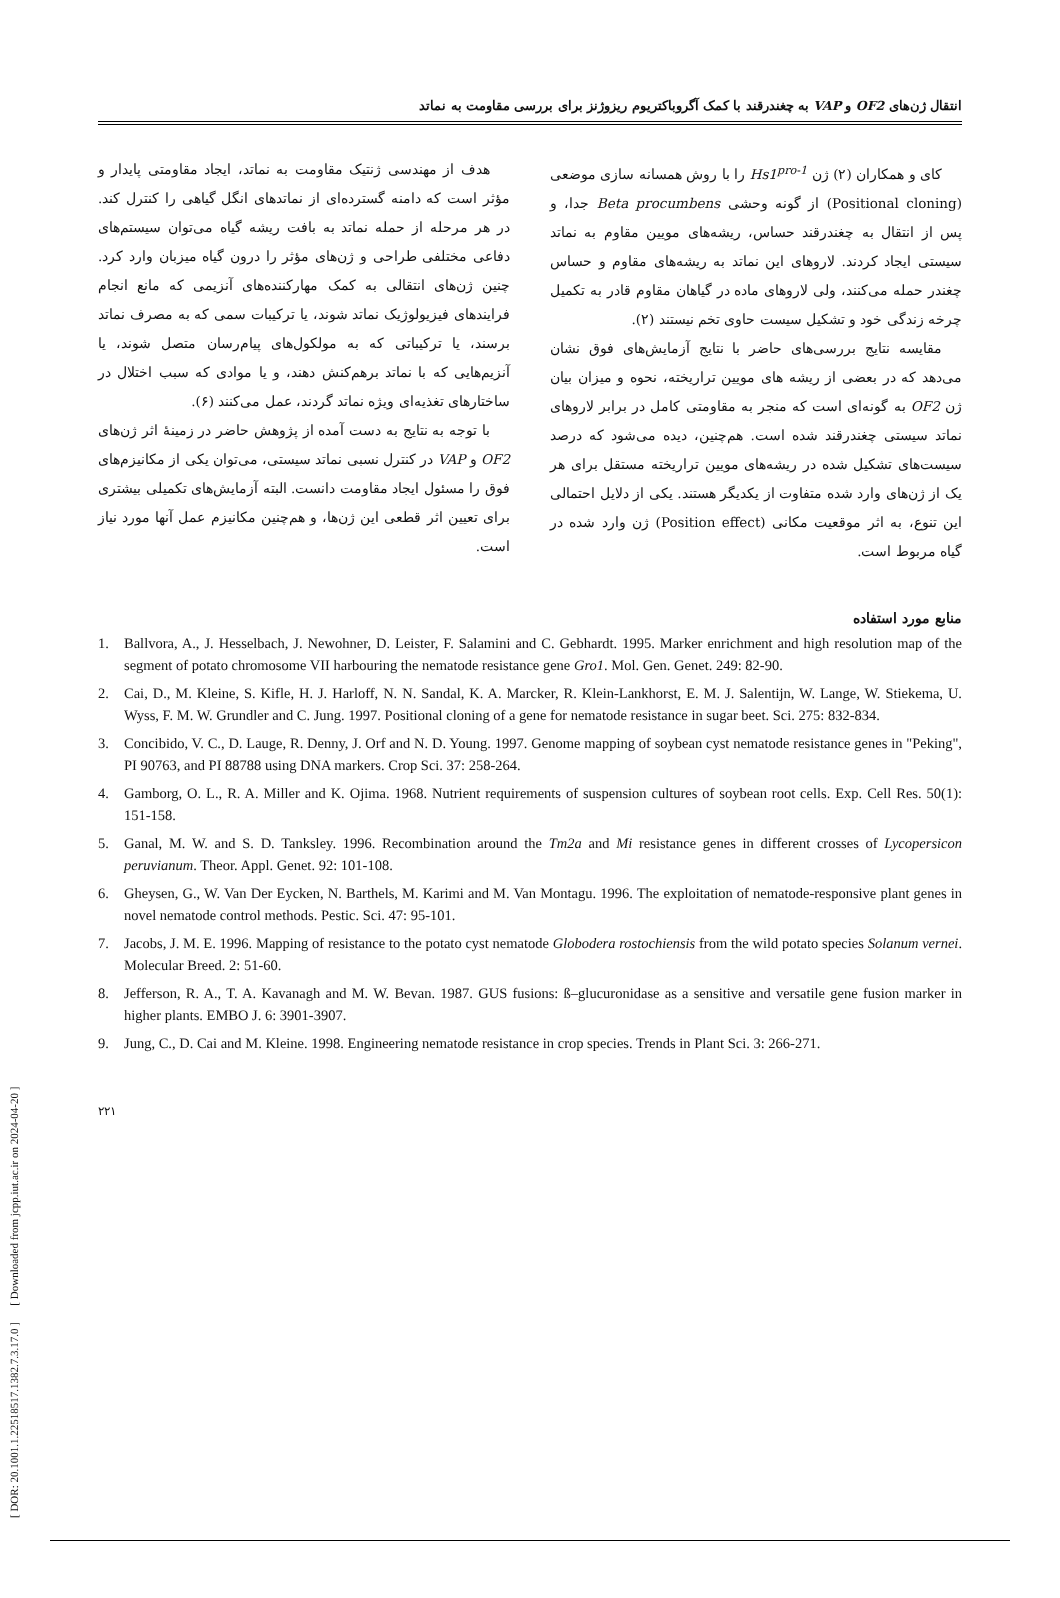[ DOR: 20.1001.1.22518517.1382.7.3.17.0 ] [ Downloaded from jcpp.iut.ac.ir on 2024-04-20 ]
انتقال ژن‌های OF2 و VAP به چغندرقند با کمک آگروباکتریوم ریزوژنز برای بررسی مقاومت به نماتد
کای و همکاران (۲) ژن Hs1<sup>pro-1</sup> را با روش همسانه سازی موضعی (Positional cloning) از گونه وحشی Beta procumbens جدا، و پس از انتقال به چغندرقند حساس، ریشه‌های مویین مقاوم به نماتد سیستی ایجاد کردند. لاروهای این نماتد به ریشه‌های مقاوم و حساس چغندر حمله می‌کنند، ولی لاروهای ماده در گیاهان مقاوم قادر به تکمیل چرخه زندگی خود و تشکیل سیست حاوی تخم نیستند (۲).
مقایسه نتایج بررسی‌های حاضر با نتایج آزمایش‌های فوق نشان می‌دهد که در بعضی از ریشه های مویین تراریخته، نحوه و میزان بیان ژن OF2 به گونه‌ای است که منجر به مقاومتی کامل در برابر لاروهای نماتد سیستی چغندرقند شده است. هم‌چنین، دیده می‌شود که درصد سیست‌های تشکیل شده در ریشه‌های مویین تراریخته مستقل برای هر یک از ژن‌های وارد شده متفاوت از یکدیگر هستند. یکی از دلایل احتمالی این تنوع، به اثر موقعیت مکانی (Position effect) ژن وارد شده در گیاه مربوط است.
هدف از مهندسی ژنتیک مقاومت به نماتد، ایجاد مقاومتی پایدار و مؤثر است که دامنه گسترده‌ای از نماتدهای انگل گیاهی را کنترل کند. در هر مرحله از حمله نماتد به بافت ریشه گیاه می‌توان سیستم‌های دفاعی مختلفی طراحی و ژن‌های مؤثر را درون گیاه میزبان وارد کرد. چنین ژن‌های انتقالی به کمک مهارکننده‌های آنزیمی که مانع انجام فرایندهای فیزیولوژیک نماتد شوند، یا ترکیبات سمی که به مصرف نماتد برسند، یا ترکیباتی که به مولکول‌های پیام‌رسان متصل شوند، یا آنزیم‌هایی که با نماتد برهم‌کنش دهند، و یا موادی که سبب اختلال در ساختارهای تغذیه‌ای ویژه نماتد گردند، عمل می‌کنند (۶).
با توجه به نتایج به دست آمده از پژوهش حاضر در زمینهٔ اثر ژن‌های OF2 و VAP در کنترل نسبی نماتد سیستی، می‌توان یکی از مکانیزم‌های فوق را مسئول ایجاد مقاومت دانست. البته آزمایش‌های تکمیلی بیشتری برای تعیین اثر قطعی این ژن‌ها، و هم‌چنین مکانیزم عمل آنها مورد نیاز است.
منابع مورد استفاده
1. Ballvora, A., J. Hesselbach, J. Newohner, D. Leister, F. Salamini and C. Gebhardt. 1995. Marker enrichment and high resolution map of the segment of potato chromosome VII harbouring the nematode resistance gene Gro1. Mol. Gen. Genet. 249: 82-90.
2. Cai, D., M. Kleine, S. Kifle, H. J. Harloff, N. N. Sandal, K. A. Marcker, R. Klein-Lankhorst, E. M. J. Salentijn, W. Lange, W. Stiekema, U. Wyss, F. M. W. Grundler and C. Jung. 1997. Positional cloning of a gene for nematode resistance in sugar beet. Sci. 275: 832-834.
3. Concibido, V. C., D. Lauge, R. Denny, J. Orf and N. D. Young. 1997. Genome mapping of soybean cyst nematode resistance genes in "Peking", PI 90763, and PI 88788 using DNA markers. Crop Sci. 37: 258-264.
4. Gamborg, O. L., R. A. Miller and K. Ojima. 1968. Nutrient requirements of suspension cultures of soybean root cells. Exp. Cell Res. 50(1): 151-158.
5. Ganal, M. W. and S. D. Tanksley. 1996. Recombination around the Tm2a and Mi resistance genes in different crosses of Lycopersicon peruvianum. Theor. Appl. Genet. 92: 101-108.
6. Gheysen, G., W. Van Der Eycken, N. Barthels, M. Karimi and M. Van Montagu. 1996. The exploitation of nematode-responsive plant genes in novel nematode control methods. Pestic. Sci. 47: 95-101.
7. Jacobs, J. M. E. 1996. Mapping of resistance to the potato cyst nematode Globodera rostochiensis from the wild potato species Solanum vernei. Molecular Breed. 2: 51-60.
8. Jefferson, R. A., T. A. Kavanagh and M. W. Bevan. 1987. GUS fusions: ß–glucuronidase as a sensitive and versatile gene fusion marker in higher plants. EMBO J. 6: 3901-3907.
9. Jung, C., D. Cai and M. Kleine. 1998. Engineering nematode resistance in crop species. Trends in Plant Sci. 3: 266-271.
۲۲۱